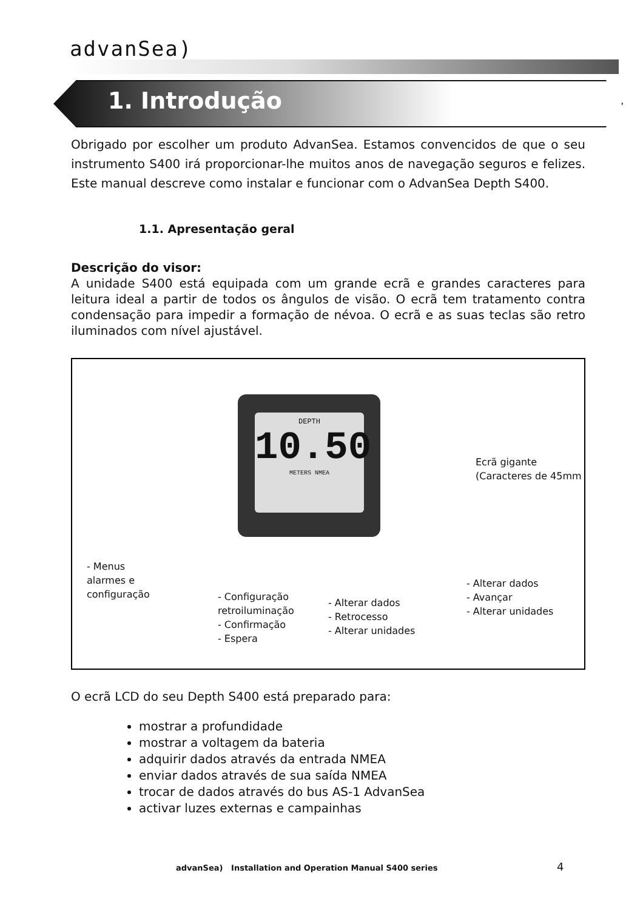advanSea)
1. Introdução
Obrigado por escolher um produto AdvanSea. Estamos convencidos de que o seu instrumento S400 irá proporcionar-lhe muitos anos de navegação seguros e felizes. Este manual descreve como instalar e funcionar com o AdvanSea Depth S400.
1.1. Apresentação geral
Descrição do visor:
A unidade S400 está equipada com um grande ecrã e grandes caracteres para leitura ideal a partir de todos os ângulos de visão. O ecrã tem tratamento contra condensação para impedir a formação de névoa. O ecrã e as suas teclas são retro iluminados com nível ajustável.
DEPTH
10.50
METERS NMEA
Ecrã gigante
(Caracteres de 45mm
- Menus
alarmes e
configuração
- Configuração
retroiluminação
- Confirmação
- Espera
- Alterar dados
- Retrocesso
- Alterar unidades
- Alterar dados
- Avançar
- Alterar unidades
O ecrã LCD do seu Depth S400 está preparado para:
mostrar a profundidade
mostrar a voltagem da bateria
adquirir dados através da entrada NMEA
enviar dados através de sua saída NMEA
trocar de dados através do bus AS-1 AdvanSea
activar luzes externas e campainhas
advanSea) Installation and Operation Manual S400 series
4